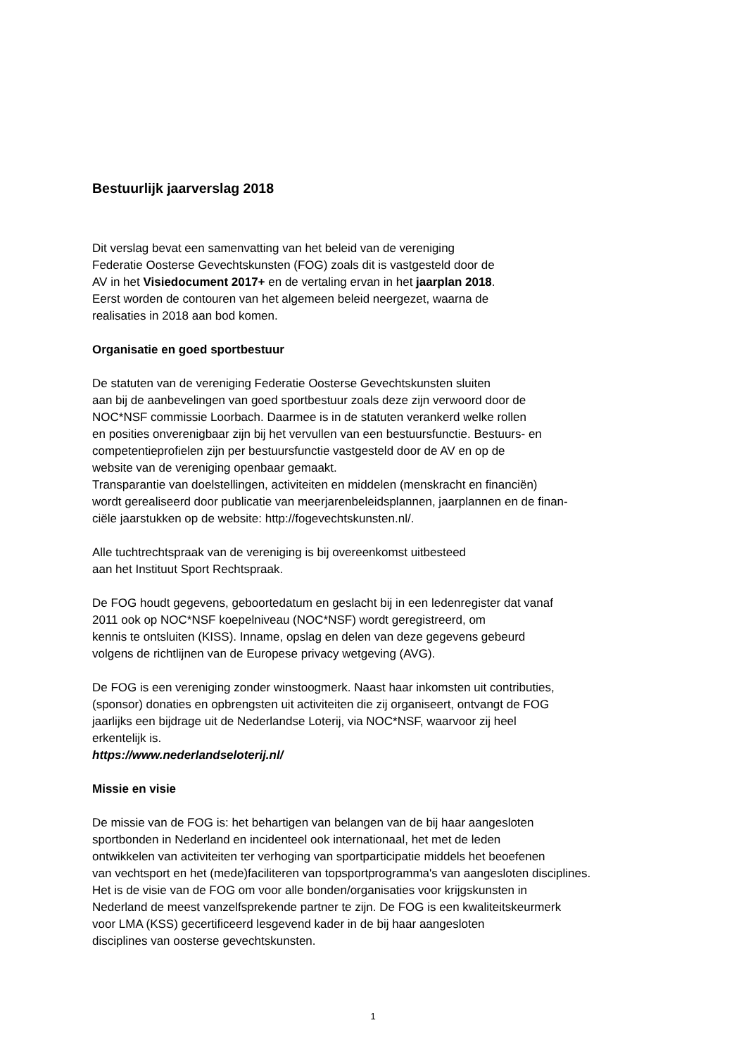Bestuurlijk jaarverslag 2018
Dit verslag bevat een samenvatting van het beleid van de vereniging
Federatie Oosterse Gevechtskunsten (FOG) zoals dit is vastgesteld door de
AV in het Visiedocument 2017+ en de vertaling ervan in het jaarplan 2018.
Eerst worden de contouren van het algemeen beleid neergezet, waarna de
realisaties in 2018 aan bod komen.
Organisatie en goed sportbestuur
De statuten van de vereniging Federatie Oosterse Gevechtskunsten sluiten
aan bij de aanbevelingen van goed sportbestuur zoals deze zijn verwoord door de
NOC*NSF commissie Loorbach. Daarmee is in de statuten verankerd welke rollen
en posities onverenigbaar zijn bij het vervullen van een bestuursfunctie. Bestuurs- en
competentieprofielen zijn per bestuursfunctie vastgesteld door de AV en op de
website van de vereniging openbaar gemaakt.
Transparantie van doelstellingen, activiteiten en middelen (menskracht en financiën)
wordt gerealiseerd door publicatie van meerjarenbeleidsplannen, jaarplannen en de finan-
ciële jaarstukken op de website: http://fogevechtskunsten.nl/.
Alle tuchtrechtspraak van de vereniging is bij overeenkomst uitbesteed
aan het Instituut Sport Rechtspraak.
De FOG houdt gegevens, geboortedatum en geslacht bij in een ledenregister dat vanaf
2011 ook op NOC*NSF koepelniveau (NOC*NSF) wordt geregistreerd, om
kennis te ontsluiten (KISS). Inname, opslag en delen van deze gegevens gebeurd
volgens de richtlijnen van de Europese privacy wetgeving (AVG).
De FOG is een vereniging zonder winstoogmerk. Naast haar inkomsten uit contributies,
(sponsor) donaties en opbrengsten uit activiteiten die zij organiseert, ontvangt de FOG
jaarlijks een bijdrage uit de Nederlandse Loterij, via NOC*NSF, waarvoor zij heel
erkentelijk is.
https://www.nederlandseloterij.nl/
Missie en visie
De missie van de FOG is: het behartigen van belangen van de bij haar aangesloten
sportbonden in Nederland en incidenteel ook internationaal, het met de leden
ontwikkelen van activiteiten ter verhoging van sportparticipatie middels het beoefenen
van vechtsport en het (mede)faciliteren van topsportprogramma's van aangesloten disciplines.
Het is de visie van de FOG om voor alle bonden/organisaties voor krijgskunsten in
Nederland de meest vanzelfsprekende partner te zijn. De FOG is een kwaliteitskeurmerk
voor LMA (KSS) gecertificeerd lesgevend kader in de bij haar aangesloten
disciplines van oosterse gevechtskunsten.
1